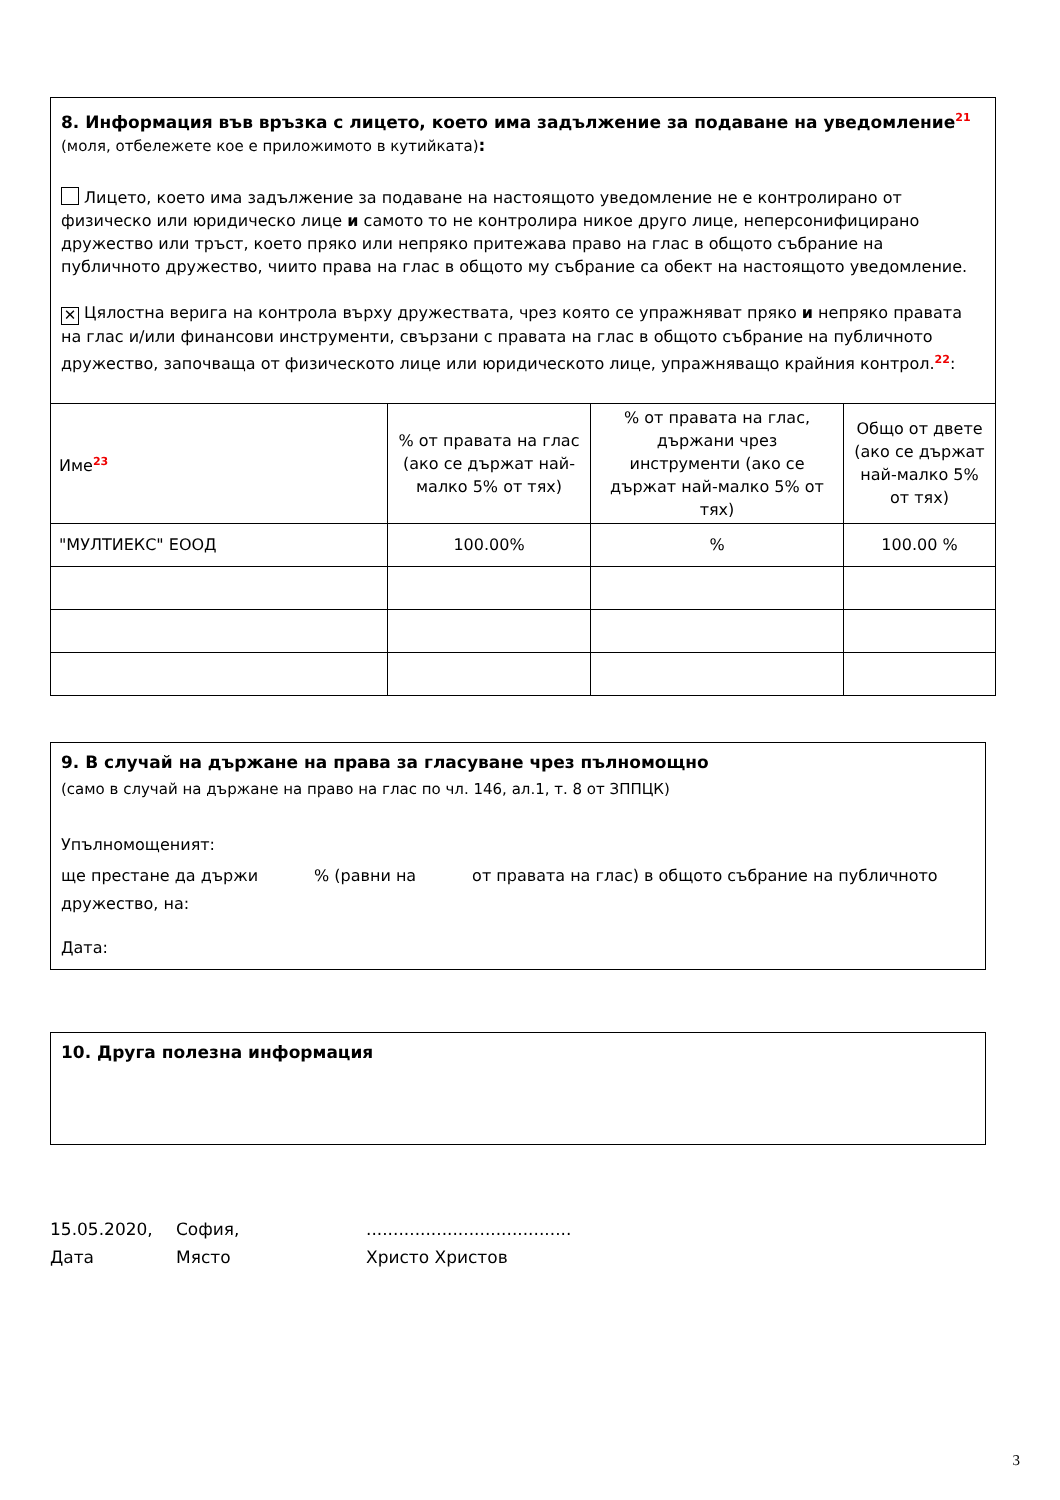8. Информация във връзка с лицето, което има задължение за подаване на уведомление<sup>21</sup> (моля, отбележете кое е приложимото в кутийката):
Лицето, което има задължение за подаване на настоящото уведомление не е контролирано от физическо или юридическо лице и самото то не контролира никое друго лице, неперсонифицирано дружество или тръст, което пряко или непряко притежава право на глас в общото събрание на публичното дружество, чиито права на глас в общото му събрание са обект на настоящото уведомление.
✕ Цялостна верига на контрола върху дружествата, чрез която се упражняват пряко и непряко правата на глас и/или финансови инструменти, свързани с правата на глас в общото събрание на публичното дружество, започваща от физическото лице или юридическото лице, упражняващо крайния контрол.<sup>22</sup>:
| Име<sup>23</sup> | % от правата на глас (ако се държат най-малко 5% от тях) | % от правата на глас, държани чрез инструменти (ако се държат най-малко 5% от тях) | Общо от двете (ако се държат най-малко 5% от тях) |
| "МУЛТИЕКС" ЕООД | 100.00% | % | 100.00 % |
9. В случай на държане на права за гласуване чрез пълномощно
(само в случай на държане на право на глас по чл. 146, ал.1, т. 8 от ЗППЦК)
Упълномощеният:
ще престане да държи % (равни на от правата на глас) в общото събрание на публичното дружество, на:
Дата:
10. Друга полезна информация
15.05.2020,
Дата
София,
Място
......................................
Христо Христов
3